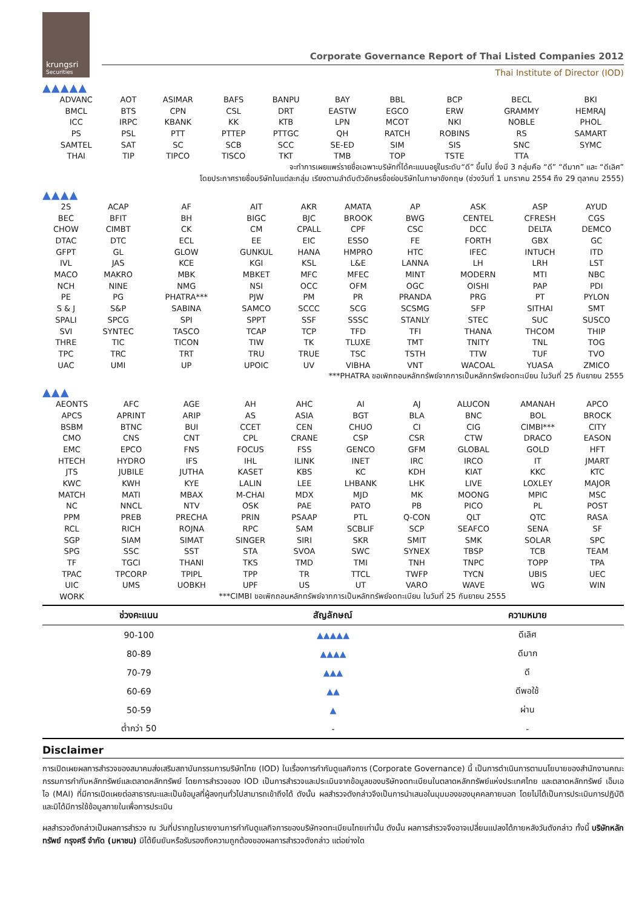krungsri
Securities
Corporate Governance Report of Thai Listed Companies 2012
Thai Institute of Director (IOD)
▲▲▲▲▲
| ADVANC | AOT | ASIMAR | BAFS | BANPU | BAY | BBL | BCP | BECL | BKI |
| BMCL | BTS | CPN | CSL | DRT | EASTW | EGCO | ERW | GRAMMY | HEMRAJ |
| ICC | IRPC | KBANK | KK | KTB | LPN | MCOT | NKI | NOBLE | PHOL |
| PS | PSL | PTT | PTTEP | PTTGC | QH | RATCH | ROBINS | RS | SAMART |
| SAMTEL | SAT | SC | SCB | SCC | SE-ED | SIM | SIS | SNC | SYMC |
| THAI | TIP | TIPCO | TISCO | TKT | TMB | TOP | TSTE | TTA | |
จะทำการเผยแพร่รายชื่อเฉพาะบริษัทที่ได้คะแนนอยู่ในระดับ“ดี” ขึ้นไป ซึ่งมี 3 กลุ่มคือ “ดี” “ดีมาก” และ “ดีเลิศ”
โดยประกาศรายชื่อบริษัทในแต่ละกลุ่ม เรียงตามลำดับตัวอักษรชื่อย่อบริษัทในภาษาอังกฤษ (ช่วงวันที่ 1 มกราคม 2554 ถึง 29 ตุลาคม 2555)
▲▲▲▲
| 2S | ACAP | AF | AIT | AKR | AMATA | AP | ASK | ASP | AYUD |
| BEC | BFIT | BH | BIGC | BJC | BROOK | BWG | CENTEL | CFRESH | CGS |
| CHOW | CIMBT | CK | CM | CPALL | CPF | CSC | DCC | DELTA | DEMCO |
| DTAC | DTC | ECL | EE | EIC | ESSO | FE | FORTH | GBX | GC |
| GFPT | GL | GLOW | GUNKUL | HANA | HMPRO | HTC | IFEC | INTUCH | ITD |
| IVL | JAS | KCE | KGI | KSL | L&E | LANNA | LH | LRH | LST |
| MACO | MAKRO | MBK | MBKET | MFC | MFEC | MINT | MODERN | MTI | NBC |
| NCH | NINE | NMG | NSI | OCC | OFM | OGC | OISHI | PAP | PDI |
| PE | PG | PHATRA*** | PJW | PM | PR | PRANDA | PRG | PT | PYLON |
| S & J | S&P | SABINA | SAMCO | SCCC | SCG | SCSMG | SFP | SITHAI | SMT |
| SPALI | SPCG | SPI | SPPT | SSF | SSSC | STANLY | STEC | SUC | SUSCO |
| SVI | SYNTEC | TASCO | TCAP | TCP | TFD | TFI | THANA | THCOM | THIP |
| THRE | TIC | TICON | TIW | TK | TLUXE | TMT | TNITY | TNL | TOG |
| TPC | TRC | TRT | TRU | TRUE | TSC | TSTH | TTW | TUF | TVO |
| UAC | UMI | UP | UPOIC | UV | VIBHA | VNT | WACOAL | YUASA | ZMICO |
***PHATRA ขอเพิกถอนหลักทรัพย์จากการเป็นหลักทรัพย์จดทะเบียน ในวันที่ 25 กันยายน 2555
▲▲▲
| AEONTS | AFC | AGE | AH | AHC | AI | AJ | ALUCON | AMANAH | APCO |
| APCS | APRINT | ARIP | AS | ASIA | BGT | BLA | BNC | BOL | BROCK |
| BSBM | BTNC | BUI | CCET | CEN | CHUO | CI | CIG | CIMBI*** | CITY |
| CMO | CNS | CNT | CPL | CRANE | CSP | CSR | CTW | DRACO | EASON |
| EMC | EPCO | FNS | FOCUS | FSS | GENCO | GFM | GLOBAL | GOLD | HFT |
| HTECH | HYDRO | IFS | IHL | ILINK | INET | IRC | IRCO | IT | JMART |
| JTS | JUBILE | JUTHA | KASET | KBS | KC | KDH | KIAT | KKC | KTC |
| KWC | KWH | KYE | LALIN | LEE | LHBANK | LHK | LIVE | LOXLEY | MAJOR |
| MATCH | MATI | MBAX | M-CHAI | MDX | MJD | MK | MOONG | MPIC | MSC |
| NC | NNCL | NTV | OSK | PAE | PATO | PB | PICO | PL | POST |
| PPM | PREB | PRECHA | PRIN | PSAAP | PTL | Q-CON | QLT | QTC | RASA |
| RCL | RICH | ROJNA | RPC | SAM | SCBLIF | SCP | SEAFCO | SENA | SF |
| SGP | SIAM | SIMAT | SINGER | SIRI | SKR | SMIT | SMK | SOLAR | SPC |
| SPG | SSC | SST | STA | SVOA | SWC | SYNEX | TBSP | TCB | TEAM |
| TF | TGCI | THANI | TKS | TMD | TMI | TNH | TNPC | TOPP | TPA |
| TPAC | TPCORP | TPIPL | TPP | TR | TTCL | TWFP | TYCN | UBIS | UEC |
| UIC | UMS | UOBKH | UPF | US | UT | VARO | WAVE | WG | WIN |
| WORK | ***CIMBI ขอเพิกถอนหลักทรัพย์จากการเป็นหลักทรัพย์จดทะเบียน ในวันที่ 25 กันยายน 2555 | | | | | | | | |
| ช่วงคะแนน | สัญลักษณ์ | ความหมาย |
| --- | --- | --- |
| 90-100 | ▲▲▲▲▲ | ดีเลิศ |
| 80-89 | ▲▲▲▲ | ดีมาก |
| 70-79 | ▲▲▲ | ดี |
| 60-69 | ▲▲ | ดีพอใช้ |
| 50-59 | ▲ | ผ่าน |
| ต่ำกว่า 50 | - | - |
Disclaimer
การเปิดเผยผลการสำรวจของสมาคมส่งเสริมสถาบันกรรมการบริษัทไทย (IOD) ในเรื่องการกำกับดูแลกิจการ (Corporate Governance) นี้ เป็นการดำเนินการตามนโยบายของสำนักงานคณะกรรมการกำกับหลักทรัพย์และตลาดหลักทรัพย์ โดยการสำรวจของ IOD เป็นการสำรวจและประเมินจากข้อมูลของบริษัทจดทะเบียนในตลาดหลักทรัพย์แห่งประเทศไทย และตลาดหลักทรัพย์ เอ็มเอไอ (MAI) ที่มีการเปิดเผยต่อสาธารณะและเป็นข้อมูลที่ผู้ลงทุนทั่วไปสามารถเข้าถึงได้ ดังนั้น ผลสำรวจดังกล่าวจึงเป็นการนำเสนอในมุมมองของบุคคลภายนอก โดยไม่ได้เป็นการประเมินการปฏิบัติ และมิได้มีการใช้ข้อมูลภายในเพื่อการประเมิน
ผลสำรวจดังกล่าวเป็นผลการสำรวจ ณ วันที่ปรากฏในรายงานการกำกับดูแลกิจการของบริษัทจดทะเบียนไทยเท่านั้น ดังนั้น ผลการสำรวจจึงอาจเปลี่ยนแปลงได้ภายหลังวันดังกล่าว ทั้งนี้ บริษัทหลักทรัพย์ กรุงศรี จำกัด (มหาชน) มิได้ยืนยันหรือรับรองถึงความถูกต้องของผลการสำรวจดังกล่าว แต่อย่างใด